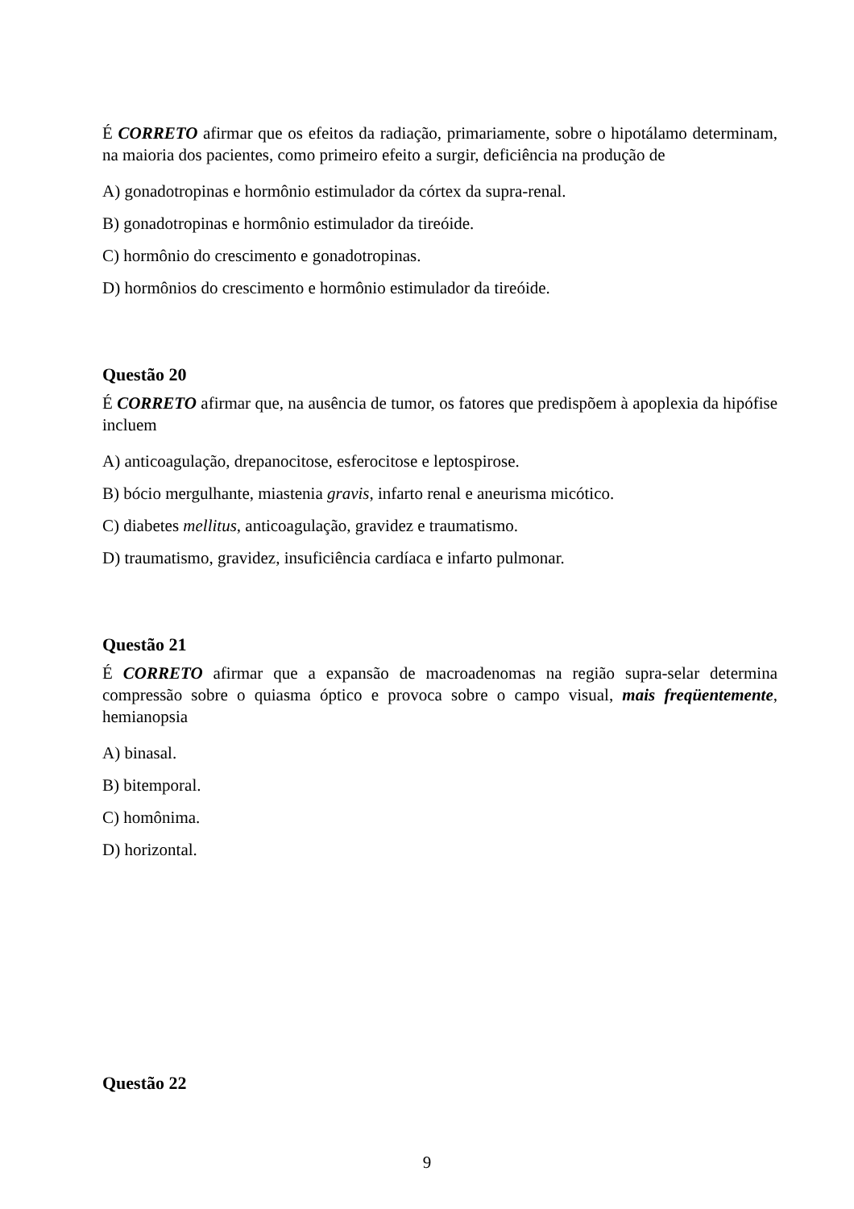É CORRETO afirmar que os efeitos da radiação, primariamente, sobre o hipotálamo determinam, na maioria dos pacientes, como primeiro efeito a surgir, deficiência na produção de
A) gonadotropinas e hormônio estimulador da córtex da supra-renal.
B) gonadotropinas e hormônio estimulador da tireóide.
C) hormônio do crescimento e gonadotropinas.
D) hormônios do crescimento e hormônio estimulador da tireóide.
Questão 20
É CORRETO afirmar que, na ausência de tumor, os fatores que predispõem à apoplexia da hipófise incluem
A) anticoagulação, drepanocitose, esferocitose e leptospirose.
B) bócio mergulhante, miastenia gravis, infarto renal e aneurisma micótico.
C) diabetes mellitus, anticoagulação, gravidez e traumatismo.
D) traumatismo, gravidez, insuficiência cardíaca e infarto pulmonar.
Questão 21
É CORRETO afirmar que a expansão de macroadenomas na região supra-selar determina compressão sobre o quiasma óptico e provoca sobre o campo visual, mais freqüentemente, hemianopsia
A) binasal.
B) bitemporal.
C) homônima.
D) horizontal.
Questão 22
9